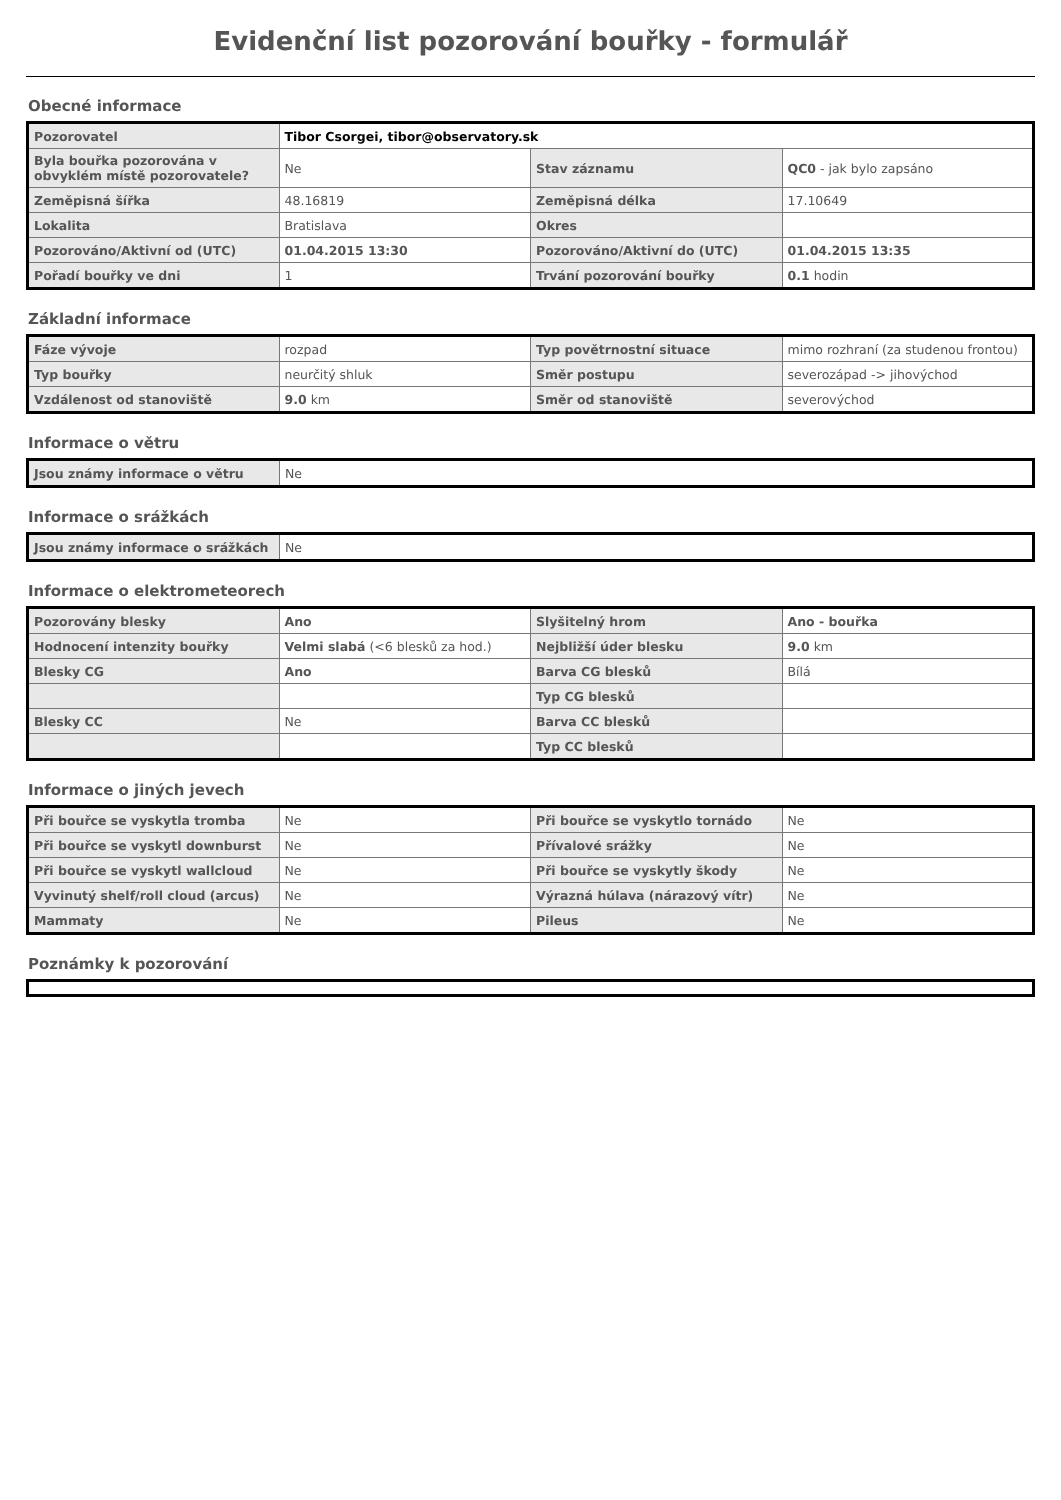Evidenční list pozorování bouřky - formulář
Obecné informace
| Pozorovatel | Tibor Csorgei, tibor@observatory.sk | | |
| Byla bouřka pozorována v obvyklém místě pozorovatele? | Ne | Stav záznamu | QC0 - jak bylo zapsáno |
| Zeměpisná šířka | 48.16819 | Zeměpisná délka | 17.10649 |
| Lokalita | Bratislava | Okres | |
| Pozorováno/Aktivní od (UTC) | 01.04.2015 13:30 | Pozorováno/Aktivní do (UTC) | 01.04.2015 13:35 |
| Pořadí bouřky ve dni | 1 | Trvání pozorování bouřky | 0.1 hodin |
Základní informace
| Fáze vývoje | rozpad | Typ povětrnostní situace | mimo rozhraní (za studenou frontou) |
| Typ bouřky | neurčitý shluk | Směr postupu | severozápad -> jihovýchod |
| Vzdálenost od stanoviště | 9.0 km | Směr od stanoviště | severovýchod |
Informace o větru
| Jsou známy informace o větru | Ne |
Informace o srážkách
| Jsou známy informace o srážkách | Ne |
Informace o elektrometeorech
| Pozorovány blesky | Ano | Slyšitelný hrom | Ano - bouřka |
| Hodnocení intenzity bouřky | Velmi slabá (<6 blesků za hod.) | Nejbližší úder blesku | 9.0 km |
| Blesky CG | Ano | Barva CG blesků | Bílá |
| | | Typ CG blesků | |
| Blesky CC | Ne | Barva CC blesků | |
| | | Typ CC blesků | |
Informace o jiných jevech
| Při bouřce se vyskytla tromba | Ne | Při bouřce se vyskytlo tornádo | Ne |
| Při bouřce se vyskytl downburst | Ne | Přívalové srážky | Ne |
| Při bouřce se vyskytl wallcloud | Ne | Při bouřce se vyskytly škody | Ne |
| Vyvinutý shelf/roll cloud (arcus) | Ne | Výrazná húlava (nárazový vítr) | Ne |
| Mammaty | Ne | Pileus | Ne |
Poznámky k pozorování